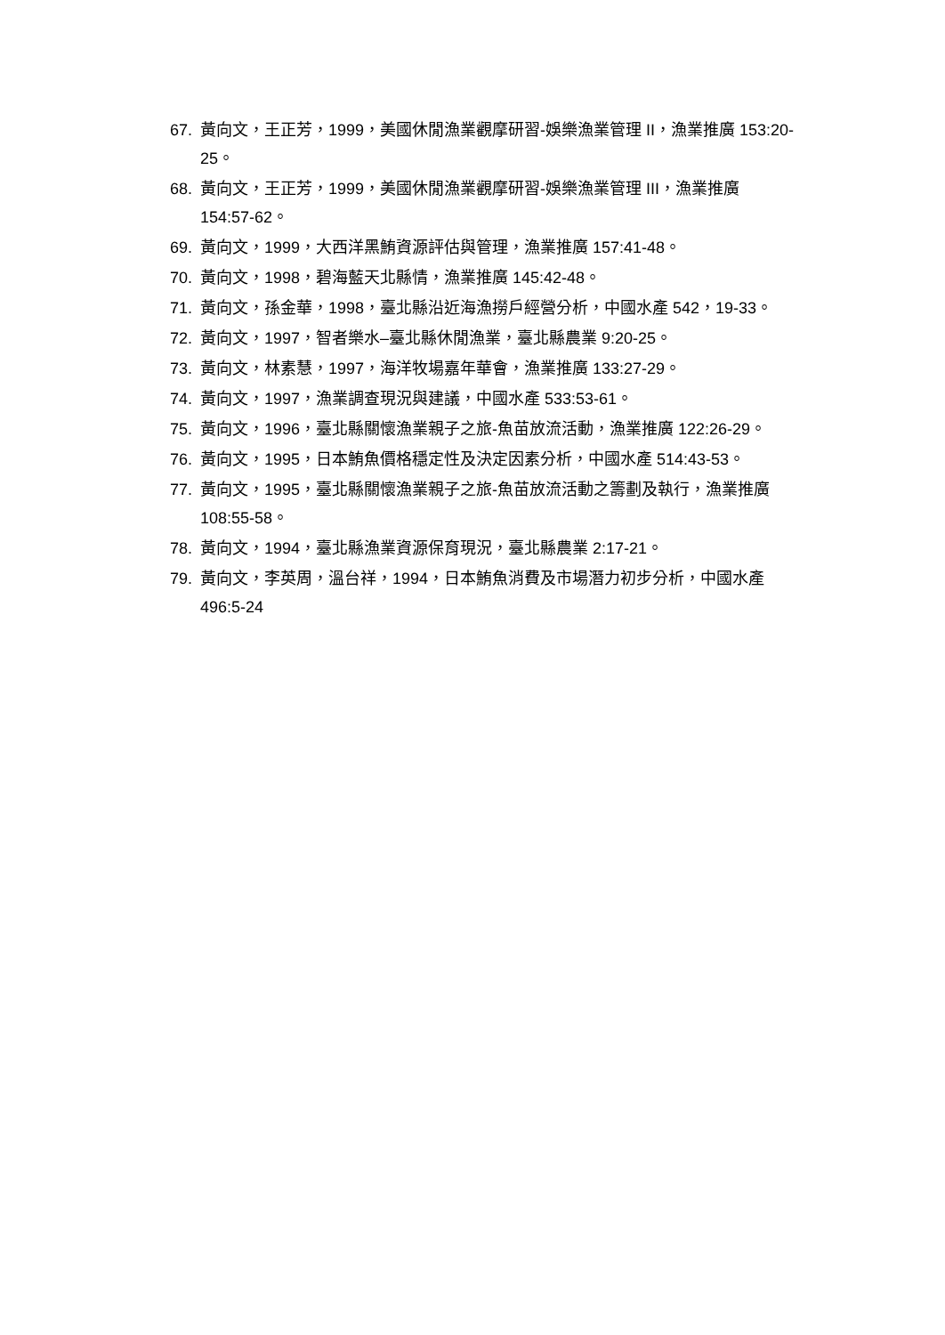67. 黃向文，王正芳，1999，美國休閒漁業觀摩研習-娛樂漁業管理 II，漁業推廣 153:20-25。
68. 黃向文，王正芳，1999，美國休閒漁業觀摩研習-娛樂漁業管理 III，漁業推廣 154:57-62。
69. 黃向文，1999，大西洋黑鮪資源評估與管理，漁業推廣 157:41-48。
70. 黃向文，1998，碧海藍天北縣情，漁業推廣 145:42-48。
71. 黃向文，孫金華，1998，臺北縣沿近海漁撈戶經營分析，中國水產 542，19-33。
72. 黃向文，1997，智者樂水–臺北縣休閒漁業，臺北縣農業 9:20-25。
73. 黃向文，林素慧，1997，海洋牧場嘉年華會，漁業推廣 133:27-29。
74. 黃向文，1997，漁業調查現況與建議，中國水產 533:53-61。
75. 黃向文，1996，臺北縣關懷漁業親子之旅-魚苗放流活動，漁業推廣 122:26-29。
76. 黃向文，1995，日本鮪魚價格穩定性及決定因素分析，中國水產 514:43-53。
77. 黃向文，1995，臺北縣關懷漁業親子之旅-魚苗放流活動之籌劃及執行，漁業推廣 108:55-58。
78. 黃向文，1994，臺北縣漁業資源保育現況，臺北縣農業 2:17-21。
79. 黃向文，李英周，溫台祥，1994，日本鮪魚消費及市場潛力初步分析，中國水產 496:5-24